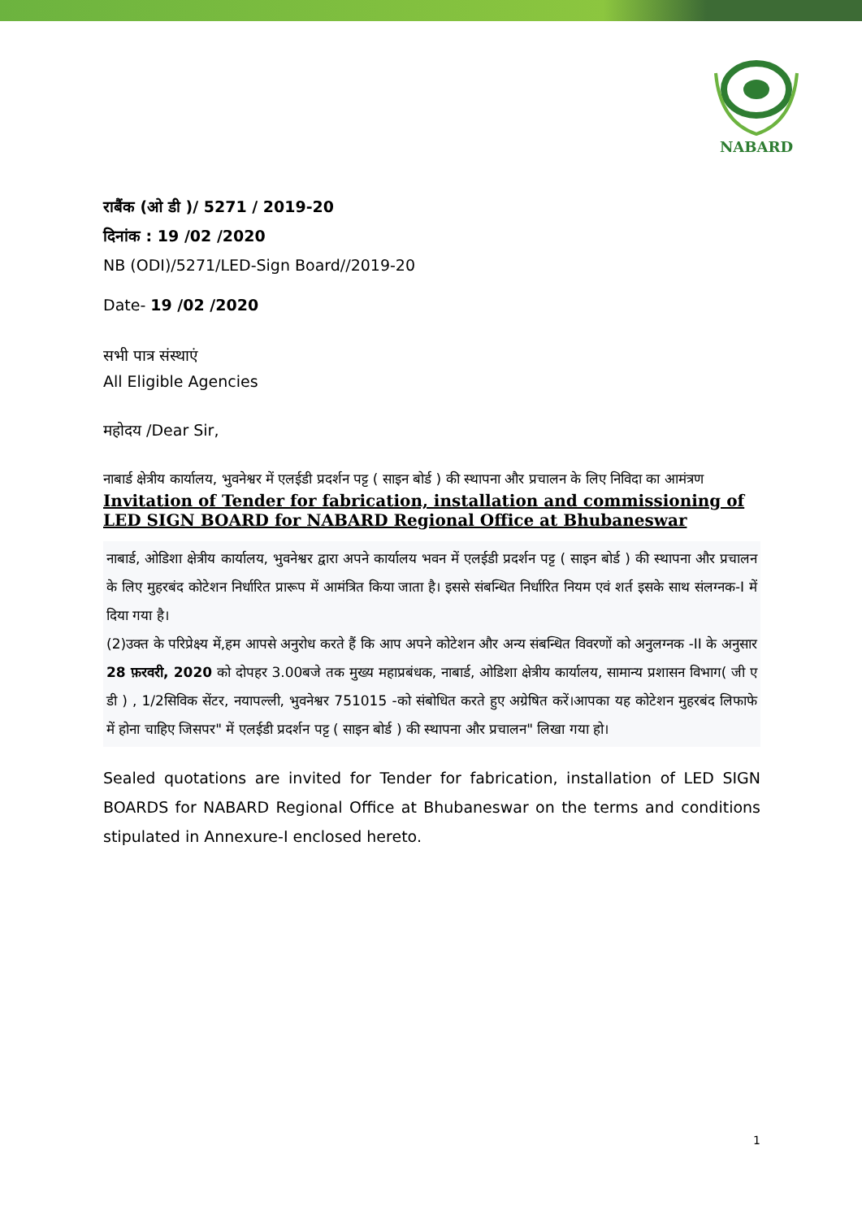NABARD
राबैंक (ओ डी )/ 5271 / 2019-20
दिनांक : 19 /02 /2020
NB (ODI)/5271/LED-Sign Board//2019-20
Date- 19 /02 /2020
सभी पात्र संस्थाएं
All Eligible Agencies
महोदय /Dear Sir,
नाबार्ड क्षेत्रीय कार्यालय, भुवनेश्वर में एलईडी प्रदर्शन पट्ट ( साइन बोर्ड ) की स्थापना और प्रचालन के लिए निविदा का आमंत्रण
Invitation of Tender for fabrication, installation and commissioning of LED SIGN BOARD for NABARD Regional Office at Bhubaneswar
नाबार्ड, ओडिशा क्षेत्रीय कार्यालय, भुवनेश्वर द्वारा अपने कार्यालय भवन में एलईडी प्रदर्शन पट्ट ( साइन बोर्ड ) की स्थापना और प्रचालन के लिए मुहरबंद कोटेशन निर्धारित प्रारूप में आमंत्रित किया जाता है। इससे संबन्धित निर्धारित नियम एवं शर्त इसके साथ संलग्नक-I में दिया गया है।
(2)उक्त के परिप्रेक्ष्य में,हम आपसे अनुरोध करते हैं कि आप अपने कोटेशन और अन्य संबन्धित विवरणों को अनुलग्नक -II के अनुसार 28 फ़रवरी, 2020 को दोपहर 3.00बजे तक मुख्य महाप्रबंधक, नाबार्ड, ओडिशा क्षेत्रीय कार्यालय, सामान्य प्रशासन विभाग( जी ए डी ) , 1/2सिविक सेंटर, नयापल्ली, भुवनेश्वर 751015 -को संबोधित करते हुए अग्रेषित करें।आपका यह कोटेशन मुहरबंद लिफाफे में होना चाहिए जिसपर" में एलईडी प्रदर्शन पट्ट ( साइन बोर्ड ) की स्थापना और प्रचालन" लिखा गया हो।
Sealed quotations are invited for Tender for fabrication, installation of LED SIGN BOARDS for NABARD Regional Office at Bhubaneswar on the terms and conditions stipulated in Annexure-I enclosed hereto.
1